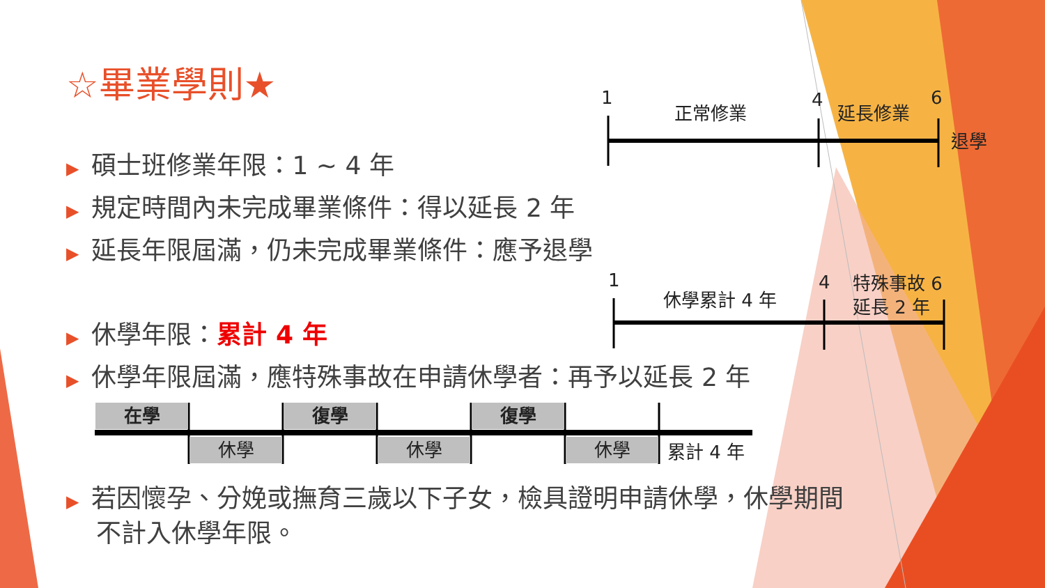☆畢業學則★
▶ 碩士班修業年限：1 ~ 4 年
▶ 規定時間內未完成畢業條件：得以延長 2 年
▶ 延長年限屆滿，仍未完成畢業條件：應予退學
▶ 休學年限：累計 4 年
▶ 休學年限屆滿，應特殊事故在申請休學者：再予以延長 2 年
▶ 若因懷孕、分娩或撫育三歲以下子女，檢具證明申請休學，休學期間
不計入休學年限。
1
正常修業 4 延長修業
6
退學
1
休學累計 4 年
4 特殊事故 6
延長 2 年
在學
休學
復學
休學
復學
休學 累計 4 年